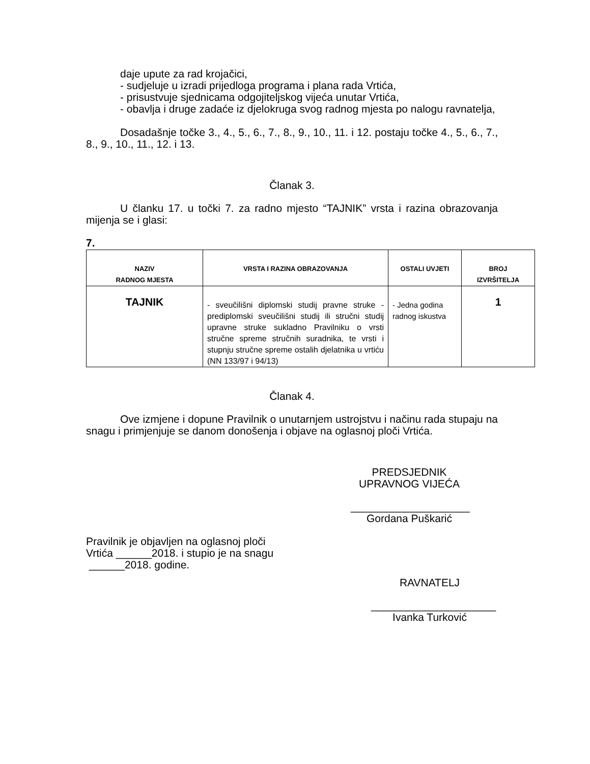daje upute za rad krojačici,
- sudjeluje u izradi prijedloga programa i plana rada Vrtića,
- prisustvuje sjednicama odgojiteljskog vijeća unutar Vrtića,
- obavlja i druge zadaće iz djelokruga svog radnog mjesta po nalogu ravnatelja,
Dosadašnje točke 3., 4., 5., 6., 7., 8., 9., 10., 11. i 12. postaju točke 4., 5., 6., 7., 8., 9., 10., 11., 12. i 13.
Članak 3.
U članku 17. u točki 7. za radno mjesto “TAJNIK” vrsta i razina obrazovanja mijenja se i glasi:
7.
| NAZIV RADNOG MJESTA | VRSTA I RAZINA OBRAZOVANJA | OSTALI UVJETI | BROJ IZVRŠITELJA |
| --- | --- | --- | --- |
| TAJNIK | - sveučilišni diplomski studij pravne struke - prediplomski sveučilišni studij ili stručni studij upravne struke sukladno Pravilniku o vrsti stručne spreme stručnih suradnika, te vrsti i stupnju stručne spreme ostalih djelatnika u vrtiću (NN 133/97 i 94/13) | - Jedna godina radnog iskustva | 1 |
Članak 4.
Ove izmjene i dopune Pravilnik o unutarnjem ustrojstvu i načinu rada stupaju na snagu i primjenjuje se danom donošenja i objave na oglasnoj ploči Vrtića.
PREDSJEDNIK
UPRAVNOG VIJEĆA
____________________
Gordana Puškarić
Pravilnik je objavljen na oglasnoj ploči
Vrtića ______2018. i stupio je na snagu
______2018. godine.
RAVNATELJ
_____________________
Ivanka Turković